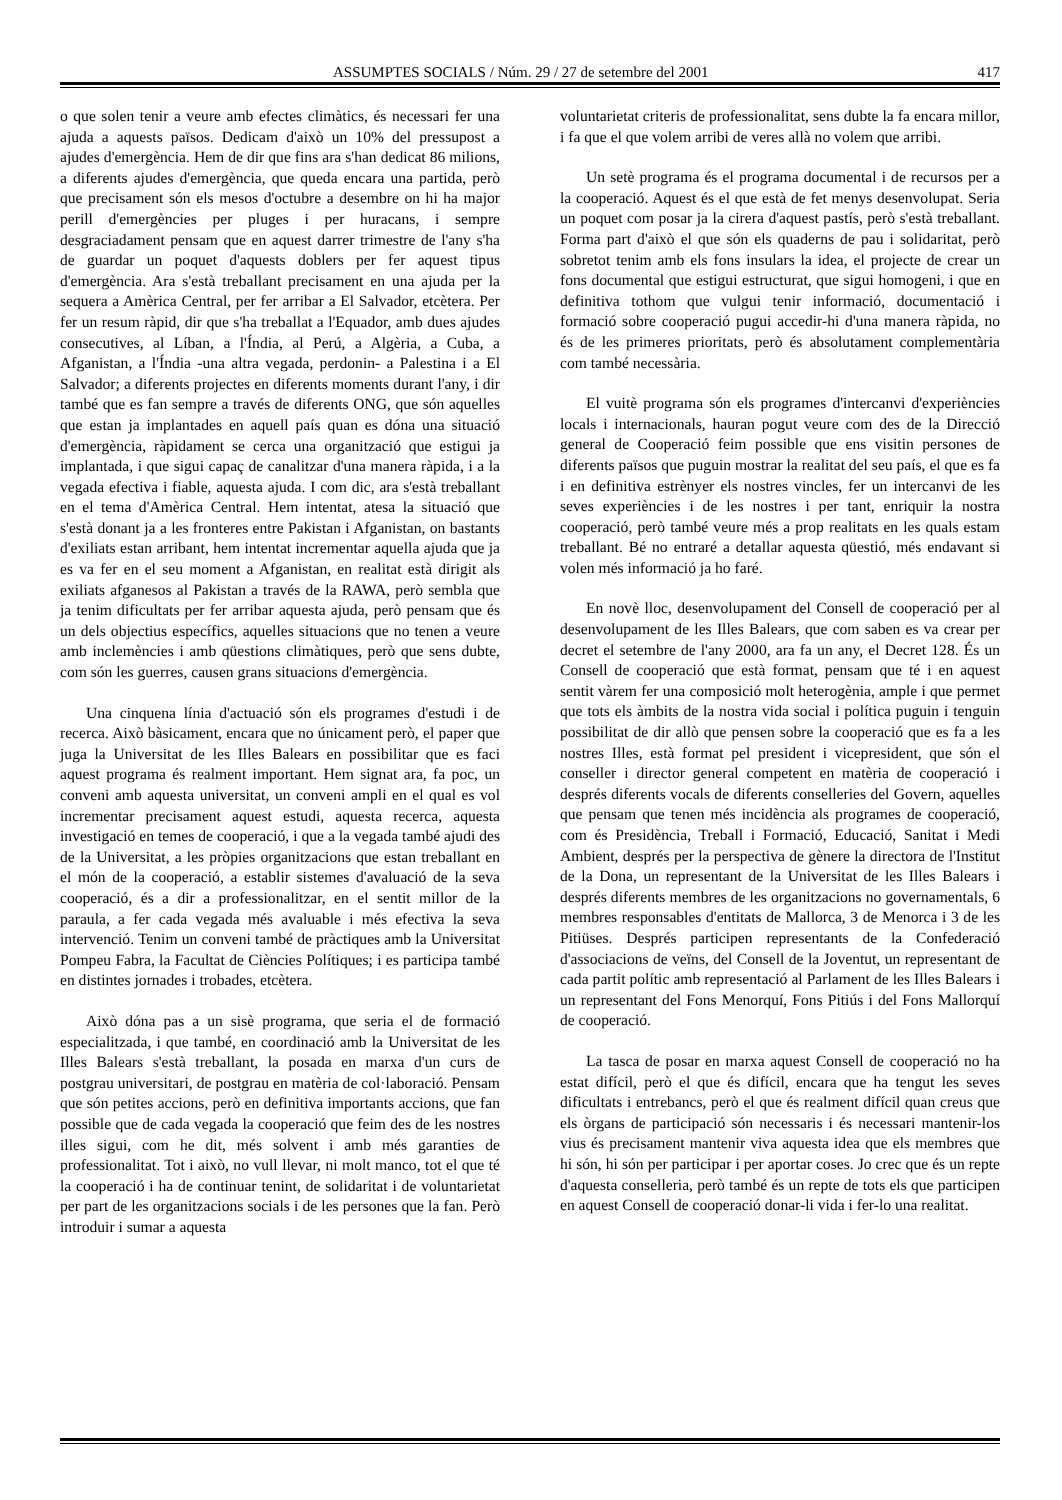ASSUMPTES SOCIALS / Núm. 29 / 27 de setembre del 2001 417
o que solen tenir a veure amb efectes climàtics, és necessari fer una ajuda a aquests països. Dedicam d'això un 10% del pressupost a ajudes d'emergència. Hem de dir que fins ara s'han dedicat 86 milions, a diferents ajudes d'emergència, que queda encara una partida, però que precisament són els mesos d'octubre a desembre on hi ha major perill d'emergències per pluges i per huracans, i sempre desgraciadament pensam que en aquest darrer trimestre de l'any s'ha de guardar un poquet d'aquests doblers per fer aquest tipus d'emergència. Ara s'està treballant precisament en una ajuda per la sequera a Amèrica Central, per fer arribar a El Salvador, etcètera. Per fer un resum ràpid, dir que s'ha treballat a l'Equador, amb dues ajudes consecutives, al Líban, a l'Índia, al Perú, a Algèria, a Cuba, a Afganistan, a l'Índia -una altra vegada, perdonin- a Palestina i a El Salvador; a diferents projectes en diferents moments durant l'any, i dir també que es fan sempre a través de diferents ONG, que són aquelles que estan ja implantades en aquell país quan es dóna una situació d'emergència, ràpidament se cerca una organització que estigui ja implantada, i que sigui capaç de canalitzar d'una manera ràpida, i a la vegada efectiva i fiable, aquesta ajuda. I com dic, ara s'està treballant en el tema d'Amèrica Central. Hem intentat, atesa la situació que s'està donant ja a les fronteres entre Pakistan i Afganistan, on bastants d'exiliats estan arribant, hem intentat incrementar aquella ajuda que ja es va fer en el seu moment a Afganistan, en realitat està dirigit als exiliats afganesos al Pakistan a través de la RAWA, però sembla que ja tenim dificultats per fer arribar aquesta ajuda, però pensam que és un dels objectius específics, aquelles situacions que no tenen a veure amb inclemències i amb qüestions climàtiques, però que sens dubte, com són les guerres, causen grans situacions d'emergència.
Una cinquena línia d'actuació són els programes d'estudi i de recerca. Això bàsicament, encara que no únicament però, el paper que juga la Universitat de les Illes Balears en possibilitar que es faci aquest programa és realment important. Hem signat ara, fa poc, un conveni amb aquesta universitat, un conveni ampli en el qual es vol incrementar precisament aquest estudi, aquesta recerca, aquesta investigació en temes de cooperació, i que a la vegada també ajudi des de la Universitat, a les pròpies organitzacions que estan treballant en el món de la cooperació, a establir sistemes d'avaluació de la seva cooperació, és a dir a professionalitzar, en el sentit millor de la paraula, a fer cada vegada més avaluable i més efectiva la seva intervenció. Tenim un conveni també de pràctiques amb la Universitat Pompeu Fabra, la Facultat de Ciències Polítiques; i es participa també en distintes jornades i trobades, etcètera.
Això dóna pas a un sisè programa, que seria el de formació especialitzada, i que també, en coordinació amb la Universitat de les Illes Balears s'està treballant, la posada en marxa d'un curs de postgrau universitari, de postgrau en matèria de col·laboració. Pensam que són petites accions, però en definitiva importants accions, que fan possible que de cada vegada la cooperació que feim des de les nostres illes sigui, com he dit, més solvent i amb més garanties de professionalitat. Tot i això, no vull llevar, ni molt manco, tot el que té la cooperació i ha de continuar tenint, de solidaritat i de voluntarietat per part de les organitzacions socials i de les persones que la fan. Però introduir i sumar a aquesta
voluntarietat criteris de professionalitat, sens dubte la fa encara millor, i fa que el que volem arribi de veres allà no volem que arribi.
Un setè programa és el programa documental i de recursos per a la cooperació. Aquest és el que està de fet menys desenvolupat. Seria un poquet com posar ja la cirera d'aquest pastís, però s'està treballant. Forma part d'això el que són els quaderns de pau i solidaritat, però sobretot tenim amb els fons insulars la idea, el projecte de crear un fons documental que estigui estructurat, que sigui homogeni, i que en definitiva tothom que vulgui tenir informació, documentació i formació sobre cooperació pugui accedir-hi d'una manera ràpida, no és de les primeres prioritats, però és absolutament complementària com també necessària.
El vuitè programa són els programes d'intercanvi d'experiències locals i internacionals, hauran pogut veure com des de la Direcció general de Cooperació feim possible que ens visitin persones de diferents països que puguin mostrar la realitat del seu país, el que es fa i en definitiva estrènyer els nostres vincles, fer un intercanvi de les seves experiències i de les nostres i per tant, enriquir la nostra cooperació, però també veure més a prop realitats en les quals estam treballant. Bé no entraré a detallar aquesta qüestió, més endavant si volen més informació ja ho faré.
En novè lloc, desenvolupament del Consell de cooperació per al desenvolupament de les Illes Balears, que com saben es va crear per decret el setembre de l'any 2000, ara fa un any, el Decret 128. És un Consell de cooperació que està format, pensam que té i en aquest sentit vàrem fer una composició molt heterogènia, ample i que permet que tots els àmbits de la nostra vida social i política puguin i tenguin possibilitat de dir allò que pensen sobre la cooperació que es fa a les nostres Illes, està format pel president i vicepresident, que són el conseller i director general competent en matèria de cooperació i després diferents vocals de diferents conselleries del Govern, aquelles que pensam que tenen més incidència als programes de cooperació, com és Presidència, Treball i Formació, Educació, Sanitat i Medi Ambient, després per la perspectiva de gènere la directora de l'Institut de la Dona, un representant de la Universitat de les Illes Balears i després diferents membres de les organitzacions no governamentals, 6 membres responsables d'entitats de Mallorca, 3 de Menorca i 3 de les Pitiüses. Després participen representants de la Confederació d'associacions de veïns, del Consell de la Joventut, un representant de cada partit polític amb representació al Parlament de les Illes Balears i un representant del Fons Menorquí, Fons Pitiús i del Fons Mallorquí de cooperació.
La tasca de posar en marxa aquest Consell de cooperació no ha estat difícil, però el que és difícil, encara que ha tengut les seves dificultats i entrebancs, però el que és realment difícil quan creus que els òrgans de participació són necessaris i és necessari mantenir-los vius és precisament mantenir viva aquesta idea que els membres que hi són, hi són per participar i per aportar coses. Jo crec que és un repte d'aquesta conselleria, però també és un repte de tots els que participen en aquest Consell de cooperació donar-li vida i fer-lo una realitat.